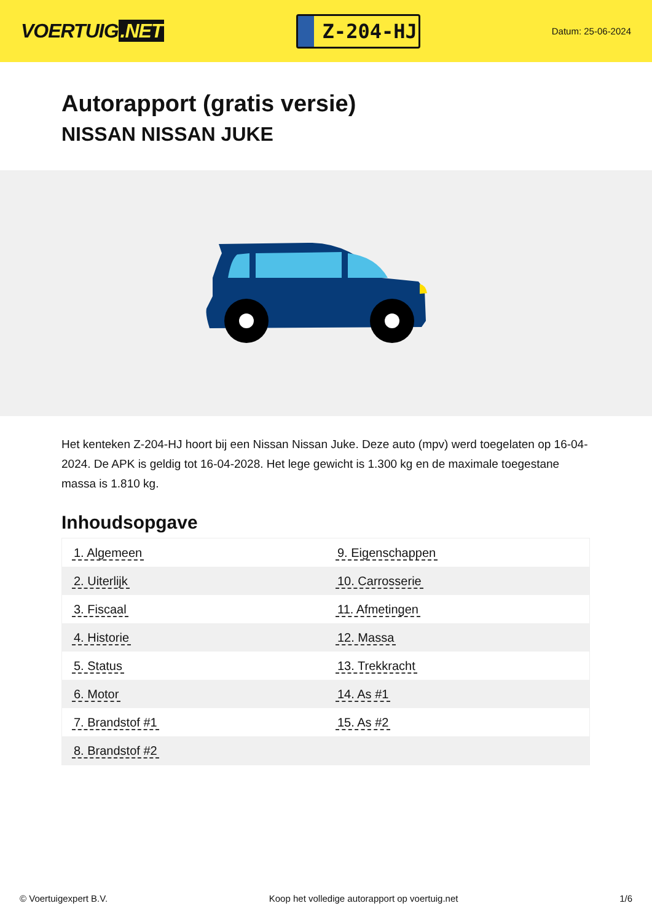VOERTUIG.NET
Z-204-HJ
Datum: 25-06-2024
Autorapport (gratis versie)
NISSAN NISSAN JUKE
Het kenteken Z-204-HJ hoort bij een Nissan Nissan Juke. Deze auto (mpv) werd toegelaten op 16-04-2024. De APK is geldig tot 16-04-2028. Het lege gewicht is 1.300 kg en de maximale toegestane massa is 1.810 kg.
Inhoudsopgave
| 1. Algemeen | 9. Eigenschappen |
| 2. Uiterlijk | 10. Carrosserie |
| 3. Fiscaal | 11. Afmetingen |
| 4. Historie | 12. Massa |
| 5. Status | 13. Trekkracht |
| 6. Motor | 14. As #1 |
| 7. Brandstof #1 | 15. As #2 |
| 8. Brandstof #2 | |
© Voertuigexpert B.V. Koop het volledige autorapport op voertuig.net 1/6